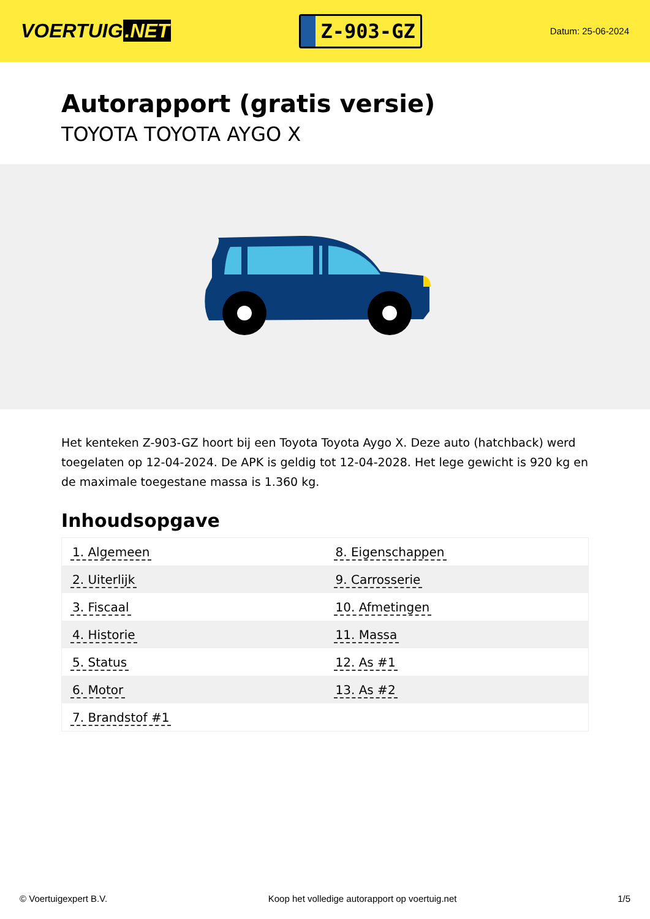VOERTUIG.NET
Z-903-GZ
Datum: 25-06-2024
Autorapport (gratis versie)
TOYOTA TOYOTA AYGO X
Het kenteken Z-903-GZ hoort bij een Toyota Toyota Aygo X. Deze auto (hatchback) werd toegelaten op 12-04-2024. De APK is geldig tot 12-04-2028. Het lege gewicht is 920 kg en de maximale toegestane massa is 1.360 kg.
Inhoudsopgave
| 1. Algemeen | 8. Eigenschappen |
| 2. Uiterlijk | 9. Carrosserie |
| 3. Fiscaal | 10. Afmetingen |
| 4. Historie | 11. Massa |
| 5. Status | 12. As #1 |
| 6. Motor | 13. As #2 |
| 7. Brandstof #1 | |
© Voertuigexpert B.V. Koop het volledige autorapport op voertuig.net 1/5